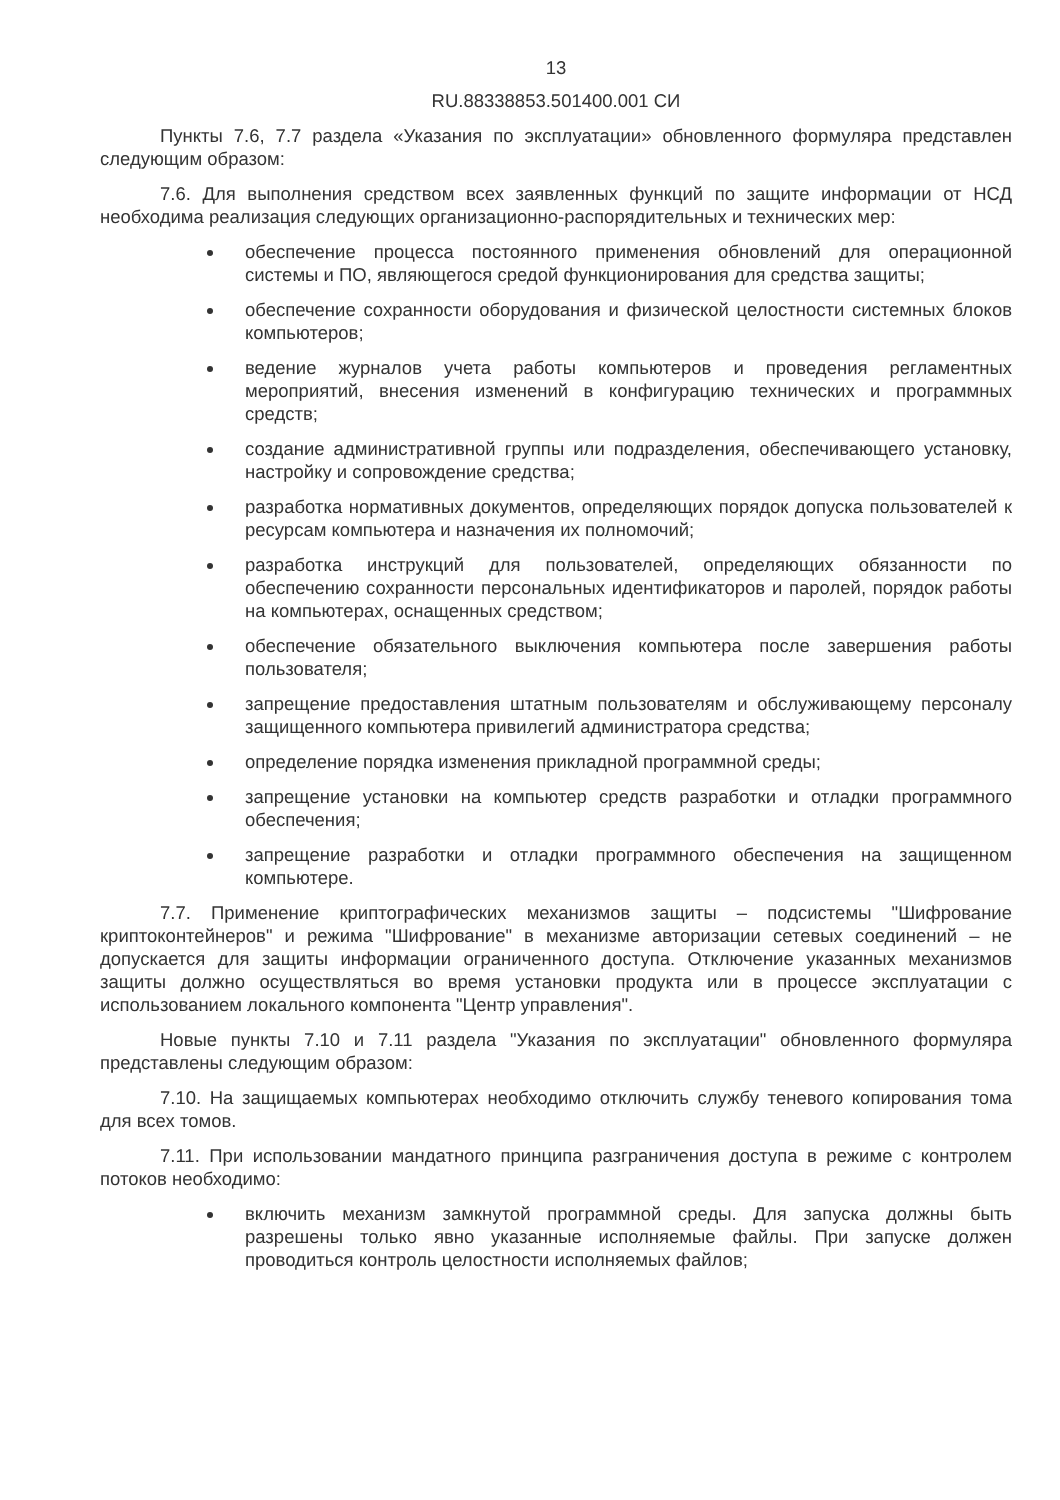13
RU.88338853.501400.001 СИ
Пункты 7.6, 7.7 раздела «Указания по эксплуатации» обновленного формуляра представлен следующим образом:
7.6. Для выполнения средством всех заявленных функций по защите информации от НСД необходима реализация следующих организационно-распорядительных и технических мер:
обеспечение процесса постоянного применения обновлений для операционной системы и ПО, являющегося средой функционирования для средства защиты;
обеспечение сохранности оборудования и физической целостности системных блоков компьютеров;
ведение журналов учета работы компьютеров и проведения регламентных мероприятий, внесения изменений в конфигурацию технических и программных средств;
создание административной группы или подразделения, обеспечивающего установку, настройку и сопровождение средства;
разработка нормативных документов, определяющих порядок допуска пользователей к ресурсам компьютера и назначения их полномочий;
разработка инструкций для пользователей, определяющих обязанности по обеспечению сохранности персональных идентификаторов и паролей, порядок работы на компьютерах, оснащенных средством;
обеспечение обязательного выключения компьютера после завершения работы пользователя;
запрещение предоставления штатным пользователям и обслуживающему персоналу защищенного компьютера привилегий администратора средства;
определение порядка изменения прикладной программной среды;
запрещение установки на компьютер средств разработки и отладки программного обеспечения;
запрещение разработки и отладки программного обеспечения на защищенном компьютере.
7.7. Применение криптографических механизмов защиты – подсистемы "Шифрование криптоконтейнеров" и режима "Шифрование" в механизме авторизации сетевых соединений – не допускается для защиты информации ограниченного доступа. Отключение указанных механизмов защиты должно осуществляться во время установки продукта или в процессе эксплуатации с использованием локального компонента "Центр управления".
Новые пункты 7.10 и 7.11 раздела "Указания по эксплуатации" обновленного формуляра представлены следующим образом:
7.10. На защищаемых компьютерах необходимо отключить службу теневого копирования тома для всех томов.
7.11. При использовании мандатного принципа разграничения доступа в режиме с контролем потоков необходимо:
включить механизм замкнутой программной среды. Для запуска должны быть разрешены только явно указанные исполняемые файлы. При запуске должен проводиться контроль целостности исполняемых файлов;